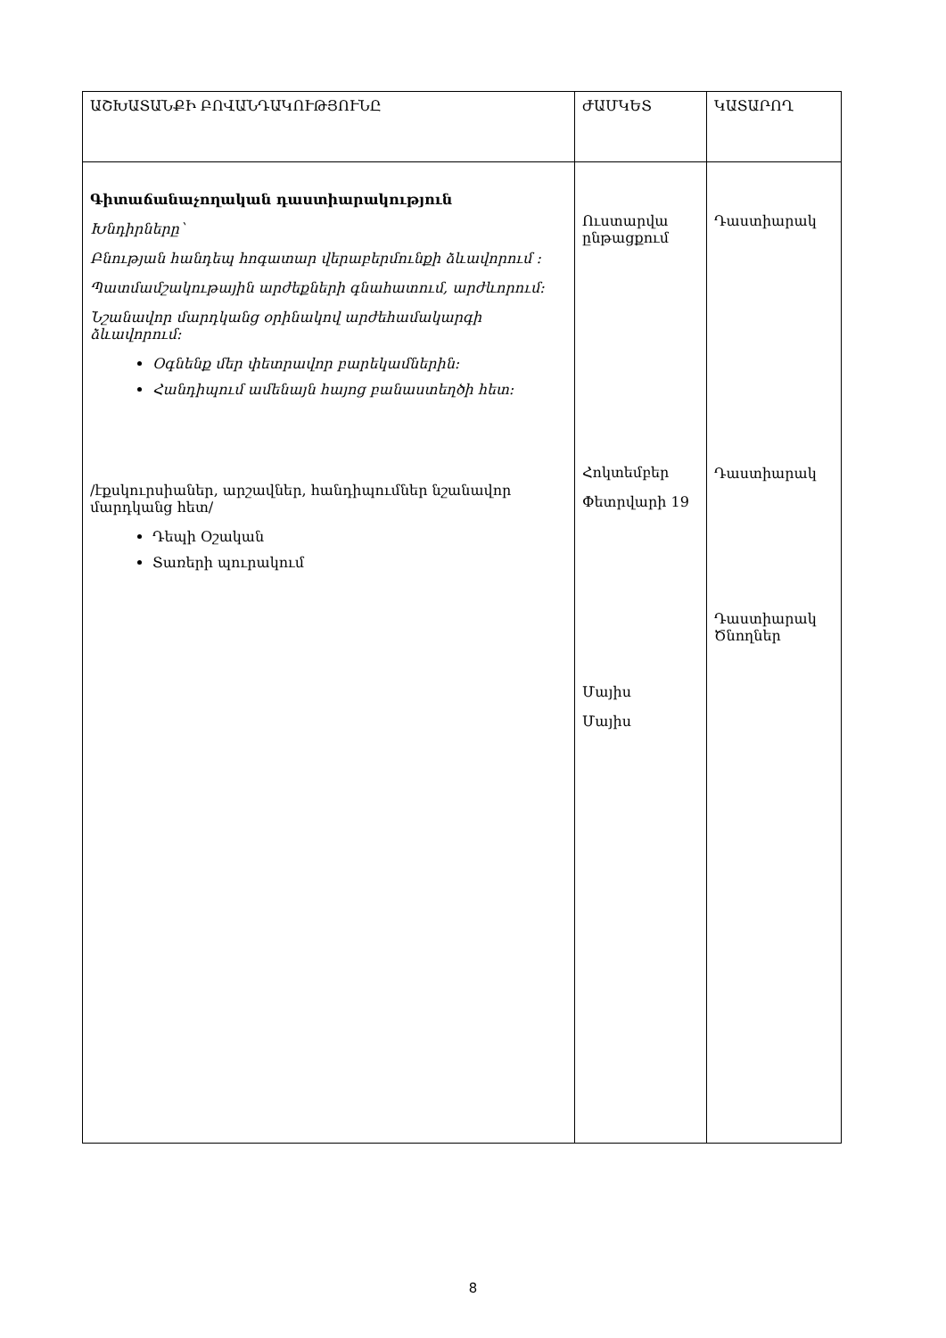| ԱՇԽԱՏԱՆՔԻ ԲՈՎԱՆԴԱԿՈՒԹՅՈՒՆԸ | ԺԱՄԿԵՏ | ԿԱՏԱՐՈՂ |
| --- | --- | --- |
| Գիտաճանաչողական դաստիարակություն Խնդիրները՝ Բնության հանդեպ հոգատար վերաբերմունքի ձևավորում : Պատմամշակութային արժեքների գնահատում, արժևորում: Նշանավոր մարդկանց օրինակով արժեհամակարգի ձևավորում: Օգնենք մեր փետրավոր բարեկամներին: Հանդիպում ամենայն հայոց բանաստեղծի հետ: /էքսկուրսիաներ, արշավներ, հանդիպումներ նշանավոր մարդկանց հետ/ Դեպի Օշական Տառերի պուրակում | Ուստարվա ընթացքում Հոկտեմբեր Փետրվարի 19 Մայիս Մայիս | Դաստիարակ Դաստիարակ Դաստիարակ Ծնողներ |
8